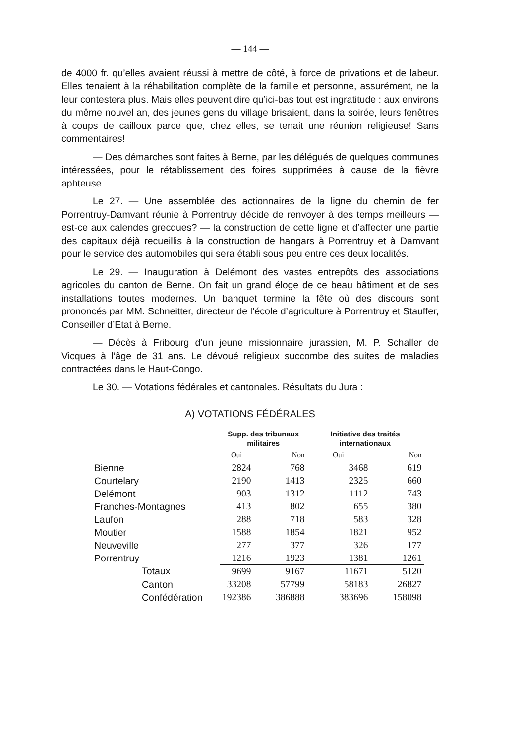— 144 —
de 4000 fr. qu’elles avaient réussi à mettre de côté, à force de privations et de labeur. Elles tenaient à la réhabilitation complète de la famille et personne, assurément, ne la leur contestera plus. Mais elles peuvent dire qu’ici-bas tout est ingratitude : aux environs du même nouvel an, des jeunes gens du village brisaient, dans la soirée, leurs fenêtres à coups de cailloux parce que, chez elles, se tenait une réunion religieuse! Sans commentaires!
— Des démarches sont faites à Berne, par les délégués de quelques communes intéressées, pour le rétablissement des foires supprimées à cause de la fièvre aphteuse.
Le 27. — Une assemblée des actionnaires de la ligne du chemin de fer Porrentruy-Damvant réunie à Porrentruy décide de renvoyer à des temps meilleurs — est-ce aux calendes grecques? — la construction de cette ligne et d’affecter une partie des capitaux déjà recueillis à la construction de hangars à Porrentruy et à Damvant pour le service des automobiles qui sera établi sous peu entre ces deux localités.
Le 29. — Inauguration à Delémont des vastes entrepôts des associations agricoles du canton de Berne. On fait un grand éloge de ce beau bâtiment et de ses installations toutes modernes. Un banquet termine la fête où des discours sont prononcés par MM. Schneitter, directeur de l’école d’agriculture à Porrentruy et Stauffer, Conseiller d’Etat à Berne.
— Décès à Fribourg d’un jeune missionnaire jurassien, M. P. Schaller de Vicques à l’âge de 31 ans. Le dévoué religieux succombe des suites de maladies contractées dans le Haut-Congo.
Le 30. — Votations fédérales et cantonales. Résultats du Jura :
A) VOTATIONS FÉDÉRALES
| | Supp. des tribunaux militaires | | Initiative des traités internationaux | |
| --- | --- | --- | --- | --- |
| | Oui | Non | Oui | Non |
| Bienne | 2824 | 768 | 3468 | 619 |
| Courtelary | 2190 | 1413 | 2325 | 660 |
| Delémont | 903 | 1312 | 1112 | 743 |
| Franches-Montagnes | 413 | 802 | 655 | 380 |
| Laufon | 288 | 718 | 583 | 328 |
| Moutier | 1588 | 1854 | 1821 | 952 |
| Neuveville | 277 | 377 | 326 | 177 |
| Porrentruy | 1216 | 1923 | 1381 | 1261 |
| Totaux | 9699 | 9167 | 11671 | 5120 |
| Canton | 33208 | 57799 | 58183 | 26827 |
| Confédération | 192386 | 386888 | 383696 | 158098 |